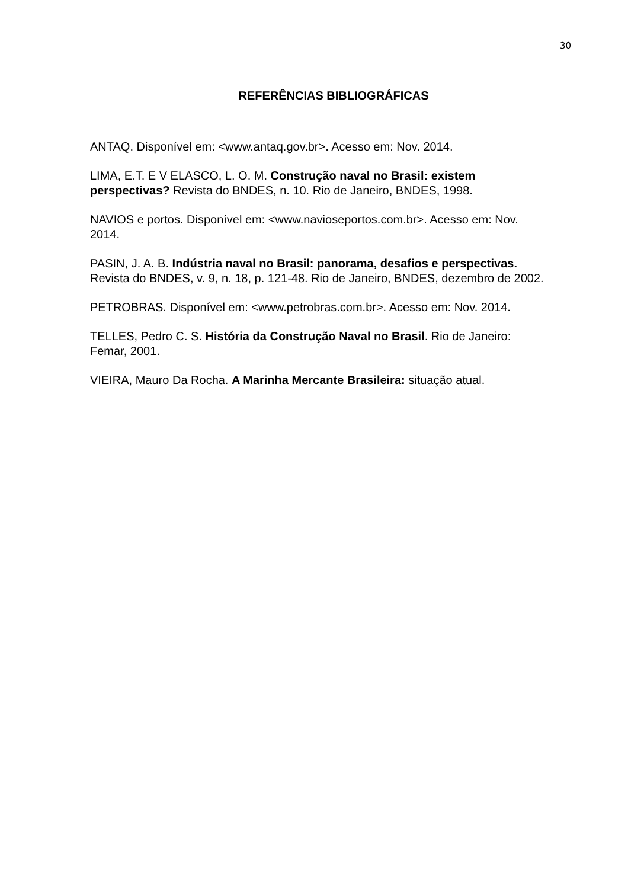30
REFERÊNCIAS BIBLIOGRÁFICAS
ANTAQ. Disponível em: <www.antaq.gov.br>. Acesso em: Nov. 2014.
LIMA, E.T. E V ELASCO, L. O. M. Construção naval no Brasil: existem perspectivas? Revista do BNDES, n. 10. Rio de Janeiro, BNDES, 1998.
NAVIOS e portos. Disponível em: <www.navioseportos.com.br>. Acesso em: Nov. 2014.
PASIN, J. A. B. Indústria naval no Brasil: panorama, desafios e perspectivas. Revista do BNDES, v. 9, n. 18, p. 121-48. Rio de Janeiro, BNDES, dezembro de 2002.
PETROBRAS. Disponível em: <www.petrobras.com.br>. Acesso em: Nov. 2014.
TELLES, Pedro C. S. História da Construção Naval no Brasil. Rio de Janeiro: Femar, 2001.
VIEIRA, Mauro Da Rocha. A Marinha Mercante Brasileira: situação atual.